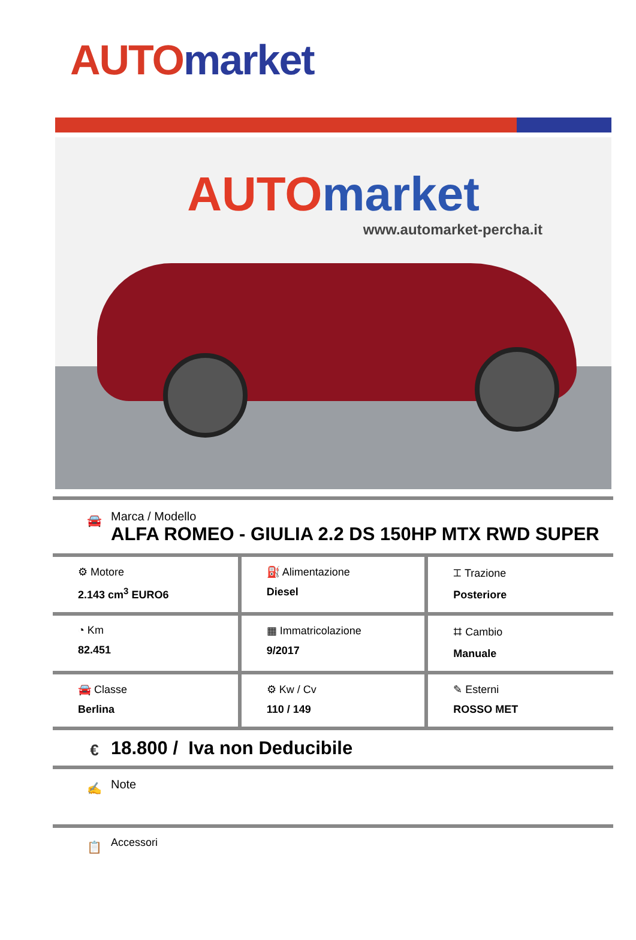AUTO market
AUTO market
www.automarket-percha.it
🚘
Marca / Modello
ALFA ROMEO - GIULIA 2.2 DS 150HP MTX RWD SUPER
| ⚙ Motore 2.143 cm<sup>3</sup> EURO6 | ⛽ Alimentazione Diesel | ⌶ Trazione Posteriore |
| ◔ Km 82.451 | ▦ Immatricolazione 9/2017 | ⌗ Cambio Manuale |
| 🚘 Classe Berlina | ⚙ Kw / Cv 110 / 149 | ✎ Esterni ROSSO MET |
€
18.800 / Iva non Deducibile
✍
Note
📋
Accessori